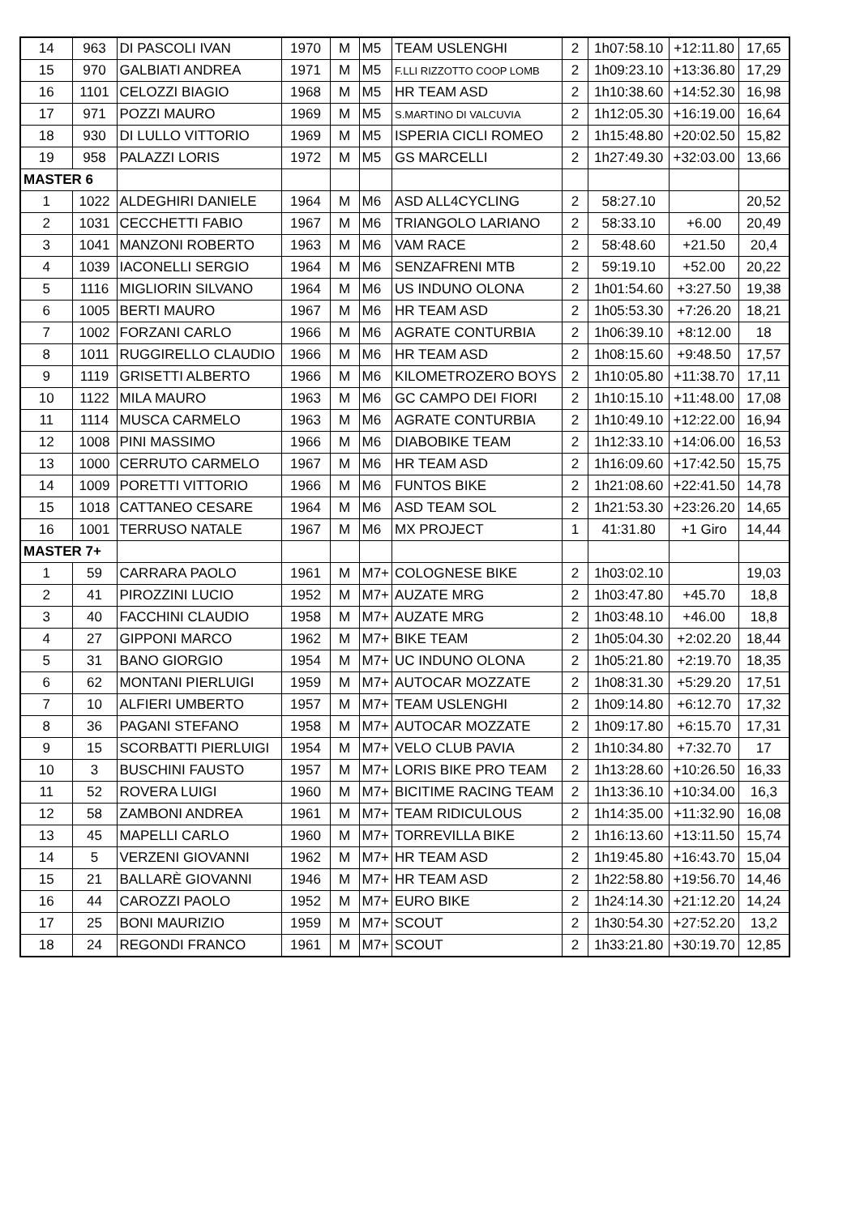| 14 | 963 | DI PASCOLI IVAN | 1970 | M | M5 | TEAM USLENGHI | 2 | 1h07:58.10 | +12:11.80 | 17,65 |
| 15 | 970 | GALBIATI ANDREA | 1971 | M | M5 | F.LLI RIZZOTTO COOP LOMB | 2 | 1h09:23.10 | +13:36.80 | 17,29 |
| 16 | 1101 | CELOZZI BIAGIO | 1968 | M | M5 | HR TEAM ASD | 2 | 1h10:38.60 | +14:52.30 | 16,98 |
| 17 | 971 | POZZI MAURO | 1969 | M | M5 | S.MARTINO DI VALCUVIA | 2 | 1h12:05.30 | +16:19.00 | 16,64 |
| 18 | 930 | DI LULLO VITTORIO | 1969 | M | M5 | ISPERIA CICLI ROMEO | 2 | 1h15:48.80 | +20:02.50 | 15,82 |
| 19 | 958 | PALAZZI LORIS | 1972 | M | M5 | GS MARCELLI | 2 | 1h27:49.30 | +32:03.00 | 13,66 |
| MASTER 6 | | | | | | | | | | |
| 1 | 1022 | ALDEGHIRI DANIELE | 1964 | M | M6 | ASD ALL4CYCLING | 2 | 58:27.10 | | 20,52 |
| 2 | 1031 | CECCHETTI FABIO | 1967 | M | M6 | TRIANGOLO LARIANO | 2 | 58:33.10 | +6.00 | 20,49 |
| 3 | 1041 | MANZONI ROBERTO | 1963 | M | M6 | VAM RACE | 2 | 58:48.60 | +21.50 | 20,4 |
| 4 | 1039 | IACONELLI SERGIO | 1964 | M | M6 | SENZAFRENI MTB | 2 | 59:19.10 | +52.00 | 20,22 |
| 5 | 1116 | MIGLIORIN SILVANO | 1964 | M | M6 | US INDUNO OLONA | 2 | 1h01:54.60 | +3:27.50 | 19,38 |
| 6 | 1005 | BERTI MAURO | 1967 | M | M6 | HR TEAM ASD | 2 | 1h05:53.30 | +7:26.20 | 18,21 |
| 7 | 1002 | FORZANI CARLO | 1966 | M | M6 | AGRATE CONTURBIA | 2 | 1h06:39.10 | +8:12.00 | 18 |
| 8 | 1011 | RUGGIRELLO CLAUDIO | 1966 | M | M6 | HR TEAM ASD | 2 | 1h08:15.60 | +9:48.50 | 17,57 |
| 9 | 1119 | GRISETTI ALBERTO | 1966 | M | M6 | KILOMETROZERO BOYS | 2 | 1h10:05.80 | +11:38.70 | 17,11 |
| 10 | 1122 | MILA MAURO | 1963 | M | M6 | GC CAMPO DEI FIORI | 2 | 1h10:15.10 | +11:48.00 | 17,08 |
| 11 | 1114 | MUSCA CARMELO | 1963 | M | M6 | AGRATE CONTURBIA | 2 | 1h10:49.10 | +12:22.00 | 16,94 |
| 12 | 1008 | PINI MASSIMO | 1966 | M | M6 | DIABOBIKE TEAM | 2 | 1h12:33.10 | +14:06.00 | 16,53 |
| 13 | 1000 | CERRUTO CARMELO | 1967 | M | M6 | HR TEAM ASD | 2 | 1h16:09.60 | +17:42.50 | 15,75 |
| 14 | 1009 | PORETTI VITTORIO | 1966 | M | M6 | FUNTOS BIKE | 2 | 1h21:08.60 | +22:41.50 | 14,78 |
| 15 | 1018 | CATTANEO CESARE | 1964 | M | M6 | ASD TEAM SOL | 2 | 1h21:53.30 | +23:26.20 | 14,65 |
| 16 | 1001 | TERRUSO NATALE | 1967 | M | M6 | MX PROJECT | 1 | 41:31.80 | +1 Giro | 14,44 |
| MASTER 7+ | | | | | | | | | | |
| 1 | 59 | CARRARA PAOLO | 1961 | M | M7+ | COLOGNESE BIKE | 2 | 1h03:02.10 | | 19,03 |
| 2 | 41 | PIROZZINI LUCIO | 1952 | M | M7+ | AUZATE MRG | 2 | 1h03:47.80 | +45.70 | 18,8 |
| 3 | 40 | FACCHINI CLAUDIO | 1958 | M | M7+ | AUZATE MRG | 2 | 1h03:48.10 | +46.00 | 18,8 |
| 4 | 27 | GIPPONI MARCO | 1962 | M | M7+ | BIKE TEAM | 2 | 1h05:04.30 | +2:02.20 | 18,44 |
| 5 | 31 | BANO GIORGIO | 1954 | M | M7+ | UC INDUNO OLONA | 2 | 1h05:21.80 | +2:19.70 | 18,35 |
| 6 | 62 | MONTANI PIERLUIGI | 1959 | M | M7+ | AUTOCAR MOZZATE | 2 | 1h08:31.30 | +5:29.20 | 17,51 |
| 7 | 10 | ALFIERI UMBERTO | 1957 | M | M7+ | TEAM USLENGHI | 2 | 1h09:14.80 | +6:12.70 | 17,32 |
| 8 | 36 | PAGANI STEFANO | 1958 | M | M7+ | AUTOCAR MOZZATE | 2 | 1h09:17.80 | +6:15.70 | 17,31 |
| 9 | 15 | SCORBATTI PIERLUIGI | 1954 | M | M7+ | VELO CLUB PAVIA | 2 | 1h10:34.80 | +7:32.70 | 17 |
| 10 | 3 | BUSCHINI FAUSTO | 1957 | M | M7+ | LORIS BIKE PRO TEAM | 2 | 1h13:28.60 | +10:26.50 | 16,33 |
| 11 | 52 | ROVERA LUIGI | 1960 | M | M7+ | BICITIME RACING TEAM | 2 | 1h13:36.10 | +10:34.00 | 16,3 |
| 12 | 58 | ZAMBONI ANDREA | 1961 | M | M7+ | TEAM RIDICULOUS | 2 | 1h14:35.00 | +11:32.90 | 16,08 |
| 13 | 45 | MAPELLI CARLO | 1960 | M | M7+ | TORREVILLA BIKE | 2 | 1h16:13.60 | +13:11.50 | 15,74 |
| 14 | 5 | VERZENI GIOVANNI | 1962 | M | M7+ | HR TEAM ASD | 2 | 1h19:45.80 | +16:43.70 | 15,04 |
| 15 | 21 | BALLARÈ GIOVANNI | 1946 | M | M7+ | HR TEAM ASD | 2 | 1h22:58.80 | +19:56.70 | 14,46 |
| 16 | 44 | CAROZZI PAOLO | 1952 | M | M7+ | EURO BIKE | 2 | 1h24:14.30 | +21:12.20 | 14,24 |
| 17 | 25 | BONI MAURIZIO | 1959 | M | M7+ | SCOUT | 2 | 1h30:54.30 | +27:52.20 | 13,2 |
| 18 | 24 | REGONDI FRANCO | 1961 | M | M7+ | SCOUT | 2 | 1h33:21.80 | +30:19.70 | 12,85 |